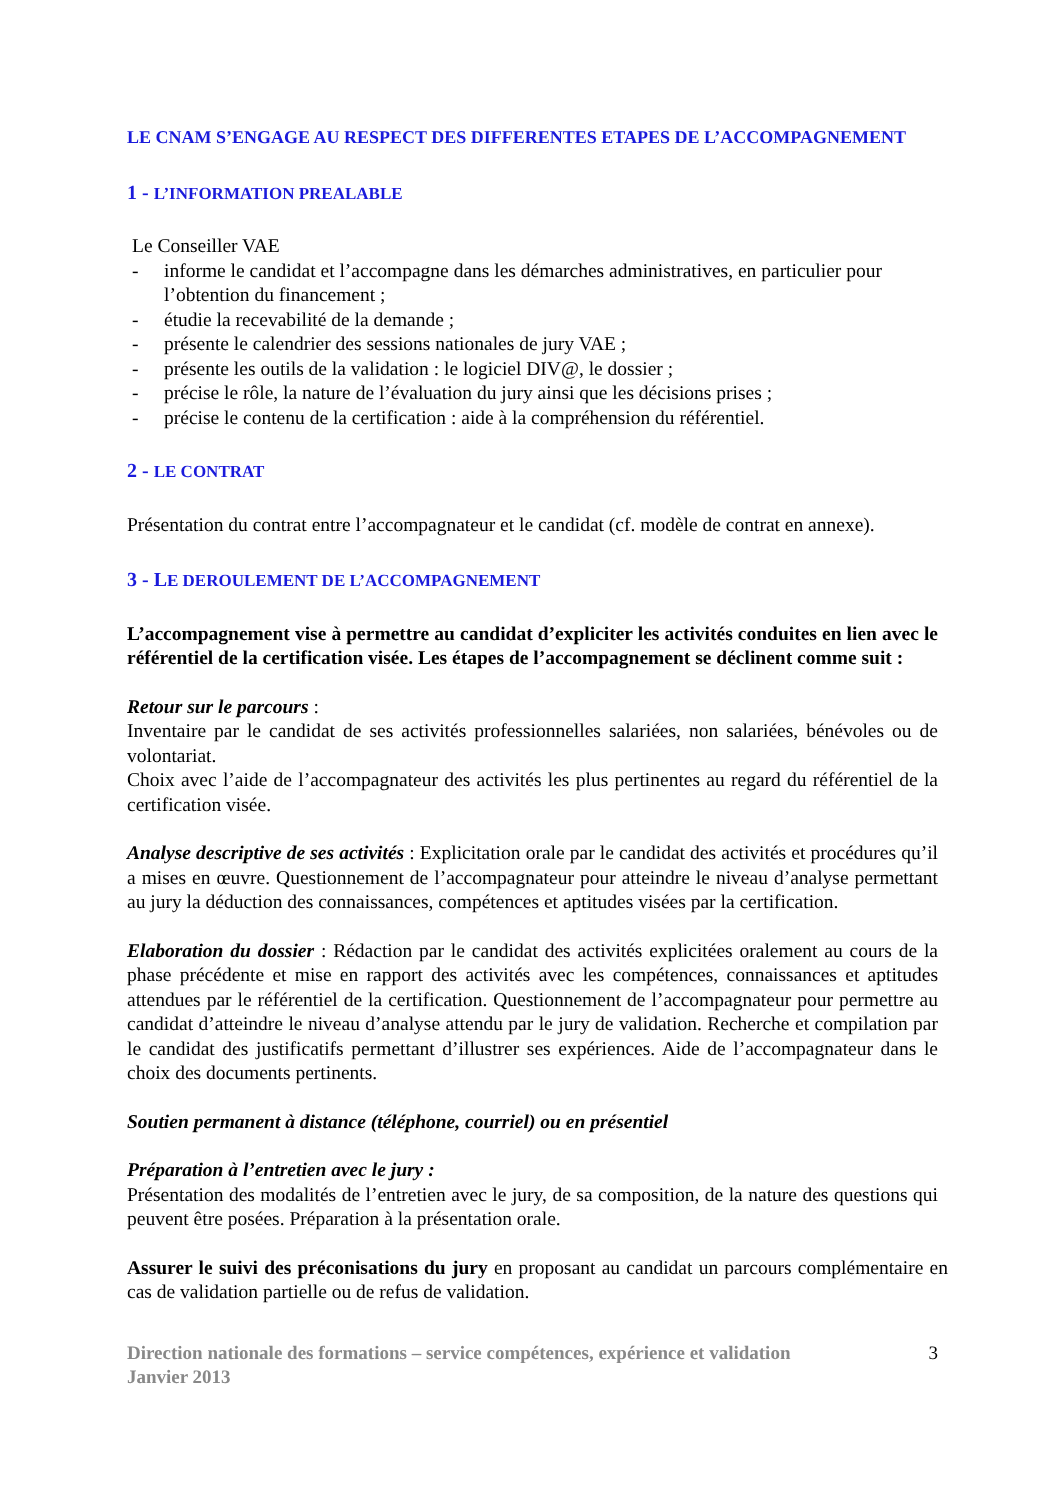LE CNAM S’ENGAGE AU RESPECT DES DIFFERENTES ETAPES DE L’ACCOMPAGNEMENT
1 - L’INFORMATION PREALABLE
Le Conseiller VAE
- informe le candidat et l’accompagne dans les démarches administratives, en particulier pour l’obtention du financement ;
- étudie la recevabilité de la demande ;
- présente le calendrier des sessions nationales de jury VAE ;
- présente les outils de la validation : le logiciel DIV@, le dossier ;
- précise le rôle, la nature de l’évaluation du jury ainsi que les décisions prises ;
- précise le contenu de la certification : aide à la compréhension du référentiel.
2 - LE CONTRAT
Présentation du contrat entre l’accompagnateur et le candidat (cf. modèle de contrat en annexe).
3 - LE DEROULEMENT DE L’ACCOMPAGNEMENT
L’accompagnement vise à permettre au candidat d’expliciter les activités conduites en lien avec le référentiel de la certification visée. Les étapes de l’accompagnement se déclinent comme suit :
Retour sur le parcours :
Inventaire par le candidat de ses activités professionnelles salariées, non salariées, bénévoles ou de volontariat.
Choix avec l’aide de l’accompagnateur des activités les plus pertinentes au regard du référentiel de la certification visée.
Analyse descriptive de ses activités : Explicitation orale par le candidat des activités et procédures qu’il a mises en œuvre. Questionnement de l’accompagnateur pour atteindre le niveau d’analyse permettant au jury la déduction des connaissances, compétences et aptitudes visées par la certification.
Elaboration du dossier : Rédaction par le candidat des activités explicitées oralement au cours de la phase précédente et mise en rapport des activités avec les compétences, connaissances et aptitudes attendues par le référentiel de la certification. Questionnement de l’accompagnateur pour permettre au candidat d’atteindre le niveau d’analyse attendu par le jury de validation. Recherche et compilation par le candidat des justificatifs permettant d’illustrer ses expériences. Aide de l’accompagnateur dans le choix des documents pertinents.
Soutien permanent à distance (téléphone, courriel) ou en présentiel
Préparation à l’entretien avec le jury :
Présentation des modalités de l’entretien avec le jury, de sa composition, de la nature des questions qui peuvent être posées. Préparation à la présentation orale.
Assurer le suivi des préconisations du jury en proposant au candidat un parcours complémentaire en cas de validation partielle ou de refus de validation.
Direction nationale des formations – service compétences, expérience et validation
Janvier 2013
3